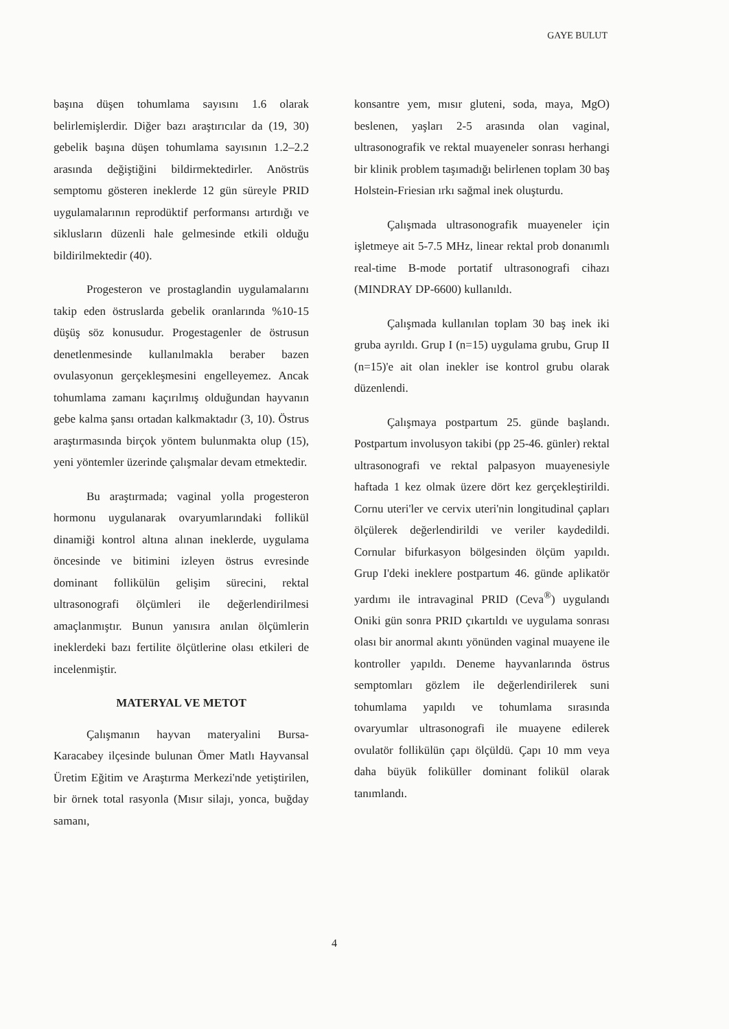GAYE BULUT
başına düşen tohumlama sayısını 1.6 olarak belirlemişlerdir. Diğer bazı araştırıcılar da (19, 30) gebelik başına düşen tohumlama sayısının 1.2–2.2 arasında değiştiğini bildirmektedirler. Anöstrüs semptomu gösteren ineklerde 12 gün süreyle PRID uygulamalarının reprodüktif performansı artırdığı ve siklusların düzenli hale gelmesinde etkili olduğu bildirilmektedir (40).
Progesteron ve prostaglandin uygulamalarını takip eden östruslarda gebelik oranlarında %10-15 düşüş söz konusudur. Progestagenler de östrusun denetlenmesinde kullanılmakla beraber bazen ovulasyonun gerçekleşmesini engelleyemez. Ancak tohumlama zamanı kaçırılmış olduğundan hayvanın gebe kalma şansı ortadan kalkmaktadır (3, 10). Östrus araştırmasında birçok yöntem bulunmakta olup (15), yeni yöntemler üzerinde çalışmalar devam etmektedir.
Bu araştırmada; vaginal yolla progesteron hormonu uygulanarak ovaryumlarındaki follikül dinamiği kontrol altına alınan ineklerde, uygulama öncesinde ve bitimini izleyen östrus evresinde dominant follikülün gelişim sürecini, rektal ultrasonografi ölçümleri ile değerlendirilmesi amaçlanmıştır. Bunun yanısıra anılan ölçümlerin ineklerdeki bazı fertilite ölçütlerine olası etkileri de incelenmiştir.
MATERYAL VE METOT
Çalışmanın hayvan materyalini Bursa-Karacabey ilçesinde bulunan Ömer Matlı Hayvansal Üretim Eğitim ve Araştırma Merkezi'nde yetiştirilen, bir örnek total rasyonla (Mısır silajı, yonca, buğday samanı,
konsantre yem, mısır gluteni, soda, maya, MgO) beslenen, yaşları 2-5 arasında olan vaginal, ultrasonografik ve rektal muayeneler sonrası herhangi bir klinik problem taşımadığı belirlenen toplam 30 baş Holstein-Friesian ırkı sağmal inek oluşturdu.
Çalışmada ultrasonografik muayeneler için işletmeye ait 5-7.5 MHz, linear rektal prob donanımlı real-time B-mode portatif ultrasonografi cihazı (MINDRAY DP-6600) kullanıldı.
Çalışmada kullanılan toplam 30 baş inek iki gruba ayrıldı. Grup I (n=15) uygulama grubu, Grup II (n=15)'e ait olan inekler ise kontrol grubu olarak düzenlendi.
Çalışmaya postpartum 25. günde başlandı. Postpartum involusyon takibi (pp 25-46. günler) rektal ultrasonografi ve rektal palpasyon muayenesiyle haftada 1 kez olmak üzere dört kez gerçekleştirildi. Cornu uteri'ler ve cervix uteri'nin longitudinal çapları ölçülerek değerlendirildi ve veriler kaydedildi. Cornular bifurkasyon bölgesinden ölçüm yapıldı. Grup I'deki ineklere postpartum 46. günde aplikatör yardımı ile intravaginal PRID (Ceva<sup>®</sup>) uygulandı Oniki gün sonra PRID çıkartıldı ve uygulama sonrası olası bir anormal akıntı yönünden vaginal muayene ile kontroller yapıldı. Deneme hayvanlarında östrus semptomları gözlem ile değerlendirilerek suni tohumlama yapıldı ve tohumlama sırasında ovaryumlar ultrasonografi ile muayene edilerek ovulatör follikülün çapı ölçüldü. Çapı 10 mm veya daha büyük foliküller dominant folikül olarak tanımlandı.
4